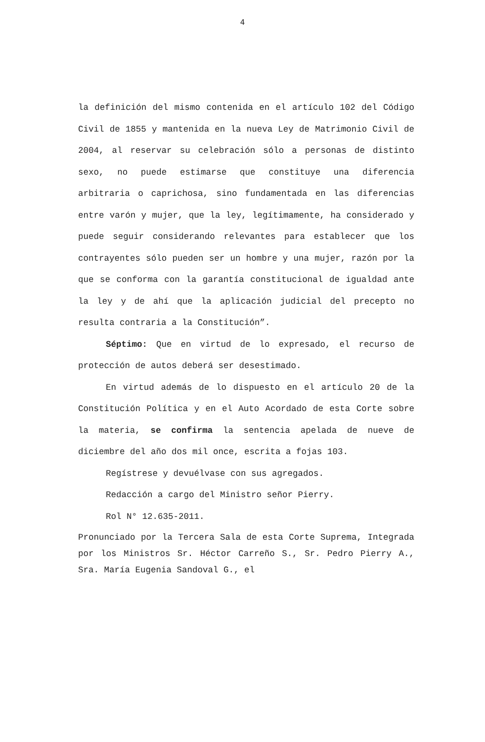4
la definición del mismo contenida en el artículo 102 del Código Civil de 1855 y mantenida en la nueva Ley de Matrimonio Civil de 2004, al reservar su celebración sólo a personas de distinto sexo, no puede estimarse que constituye una diferencia arbitraria o caprichosa, sino fundamentada en las diferencias entre varón y mujer, que la ley, legítimamente, ha considerado y puede seguir considerando relevantes para establecer que los contrayentes sólo pueden ser un hombre y una mujer, razón por la que se conforma con la garantía constitucional de igualdad ante la ley y de ahí que la aplicación judicial del precepto no resulta contraria a la Constitución”.
Séptimo: Que en virtud de lo expresado, el recurso de protección de autos deberá ser desestimado.
En virtud además de lo dispuesto en el artículo 20 de la Constitución Política y en el Auto Acordado de esta Corte sobre la materia, se confirma la sentencia apelada de nueve de diciembre del año dos mil once, escrita a fojas 103.
Regístrese y devuélvase con sus agregados.
Redacción a cargo del Ministro señor Pierry.
Rol N° 12.635-2011.
Pronunciado por la Tercera Sala de esta Corte Suprema, Integrada por los Ministros Sr. Héctor Carreño S., Sr. Pedro Pierry A., Sra. María Eugenia Sandoval G., el